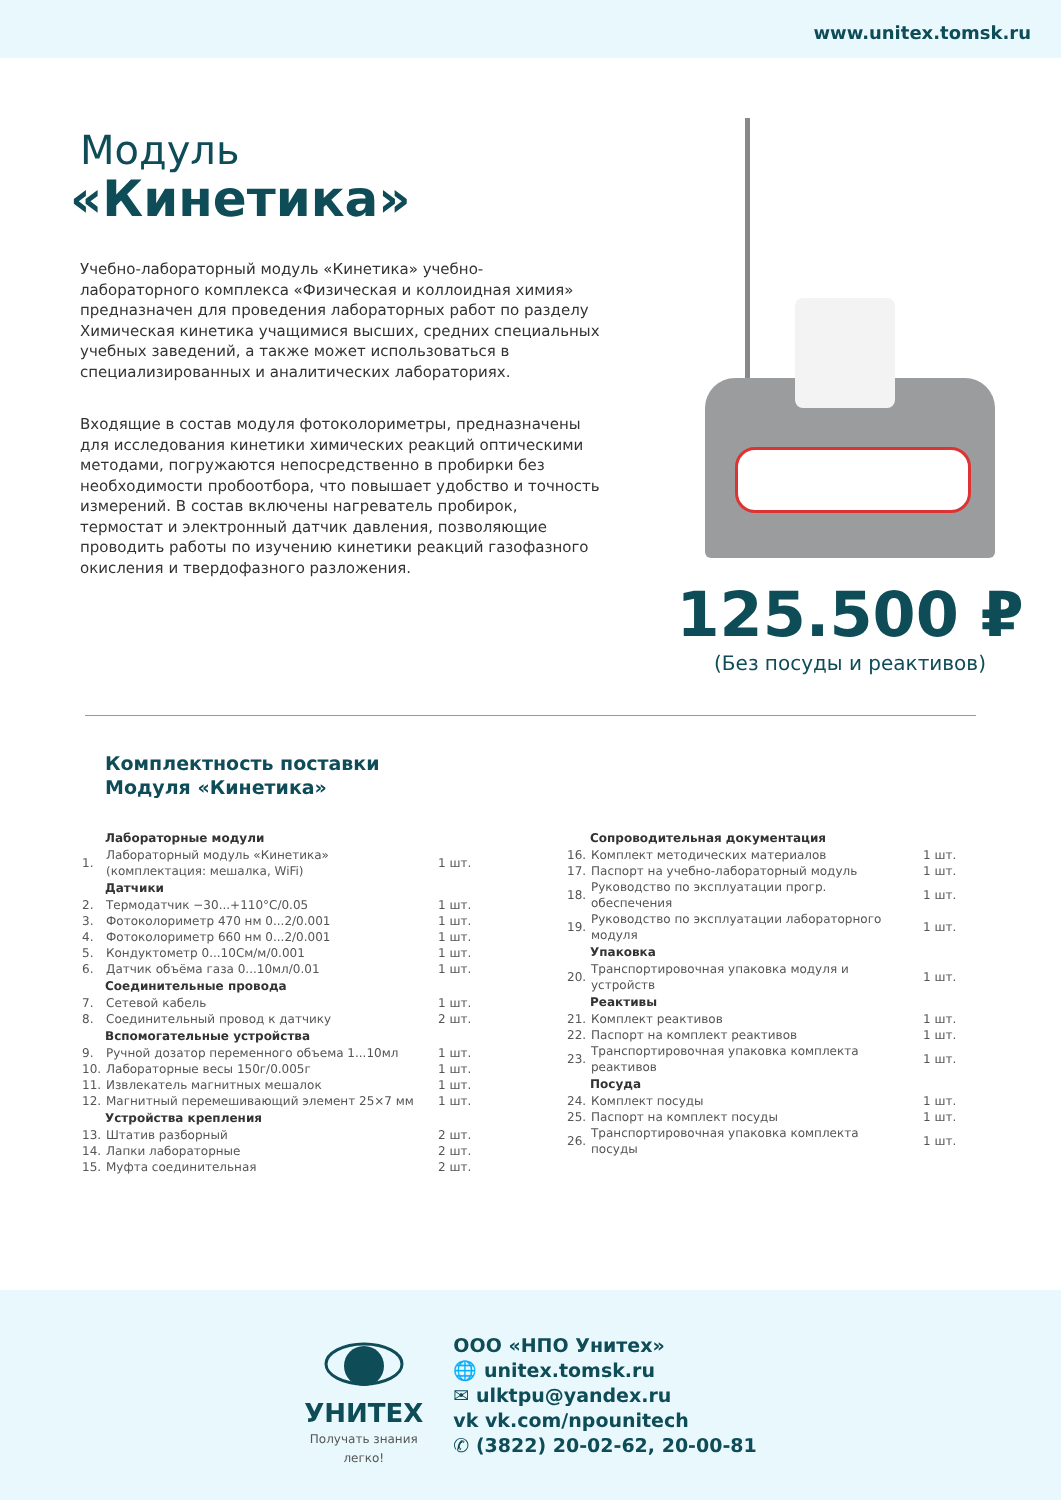www.unitex.tomsk.ru
Модуль
«Кинетика»
Учебно-лабораторный модуль «Кинетика» учебно-лабораторного комплекса «Физическая и коллоидная химия» предназначен для проведения лабораторных работ по разделу Химическая кинетика учащимися высших, средних специальных учебных заведений, а также может использоваться в специализированных и аналитических лабораториях.
Входящие в состав модуля фотоколориметры, предназначены для исследования кинетики химических реакций оптическими методами, погружаются непосредственно в пробирки без необходимости пробоотбора, что повышает удобство и точность измерений. В состав включены нагреватель пробирок, термостат и электронный датчик давления, позволяющие проводить работы по изучению кинетики реакций газофазного окисления и твердофазного разложения.
125.500 ₽
(Без посуды и реактивов)
Комплектность поставки
Модуля «Кинетика»
| | Лабораторные модули | |
| 1. | Лабораторный модуль «Кинетика» (комплектация: мешалка, WiFi) | 1 шт. |
| | Датчики | |
| 2. | Термодатчик −30...+110°С/0.05 | 1 шт. |
| 3. | Фотоколориметр 470 нм 0...2/0.001 | 1 шт. |
| 4. | Фотоколориметр 660 нм 0...2/0.001 | 1 шт. |
| 5. | Кондуктометр 0...10См/м/0.001 | 1 шт. |
| 6. | Датчик объёма газа 0...10мл/0.01 | 1 шт. |
| | Соединительные провода | |
| 7. | Сетевой кабель | 1 шт. |
| 8. | Соединительный провод к датчику | 2 шт. |
| | Вспомогательные устройства | |
| 9. | Ручной дозатор переменного объема 1...10мл | 1 шт. |
| 10. | Лабораторные весы 150г/0.005г | 1 шт. |
| 11. | Извлекатель магнитных мешалок | 1 шт. |
| 12. | Магнитный перемешивающий элемент 25×7 мм | 1 шт. |
| | Устройства крепления | |
| 13. | Штатив разборный | 2 шт. |
| 14. | Лапки лабораторные | 2 шт. |
| 15. | Муфта соединительная | 2 шт. |
| | Сопроводительная документация | |
| 16. | Комплект методических материалов | 1 шт. |
| 17. | Паспорт на учебно-лабораторный модуль | 1 шт. |
| 18. | Руководство по эксплуатации прогр. обеспечения | 1 шт. |
| 19. | Руководство по эксплуатации лабораторного модуля | 1 шт. |
| | Упаковка | |
| 20. | Транспортировочная упаковка модуля и устройств | 1 шт. |
| | Реактивы | |
| 21. | Комплект реактивов | 1 шт. |
| 22. | Паспорт на комплект реактивов | 1 шт. |
| 23. | Транспортировочная упаковка комплекта реактивов | 1 шт. |
| | Посуда | |
| 24. | Комплект посуды | 1 шт. |
| 25. | Паспорт на комплект посуды | 1 шт. |
| 26. | Транспортировочная упаковка комплекта посуды | 1 шт. |
УНИТЕХ
Получать знания
легко!
ООО «НПО Унитех»
🌐 unitex.tomsk.ru
✉ ulktpu@yandex.ru
vk vk.com/npounitech
✆ (3822) 20-02-62, 20-00-81